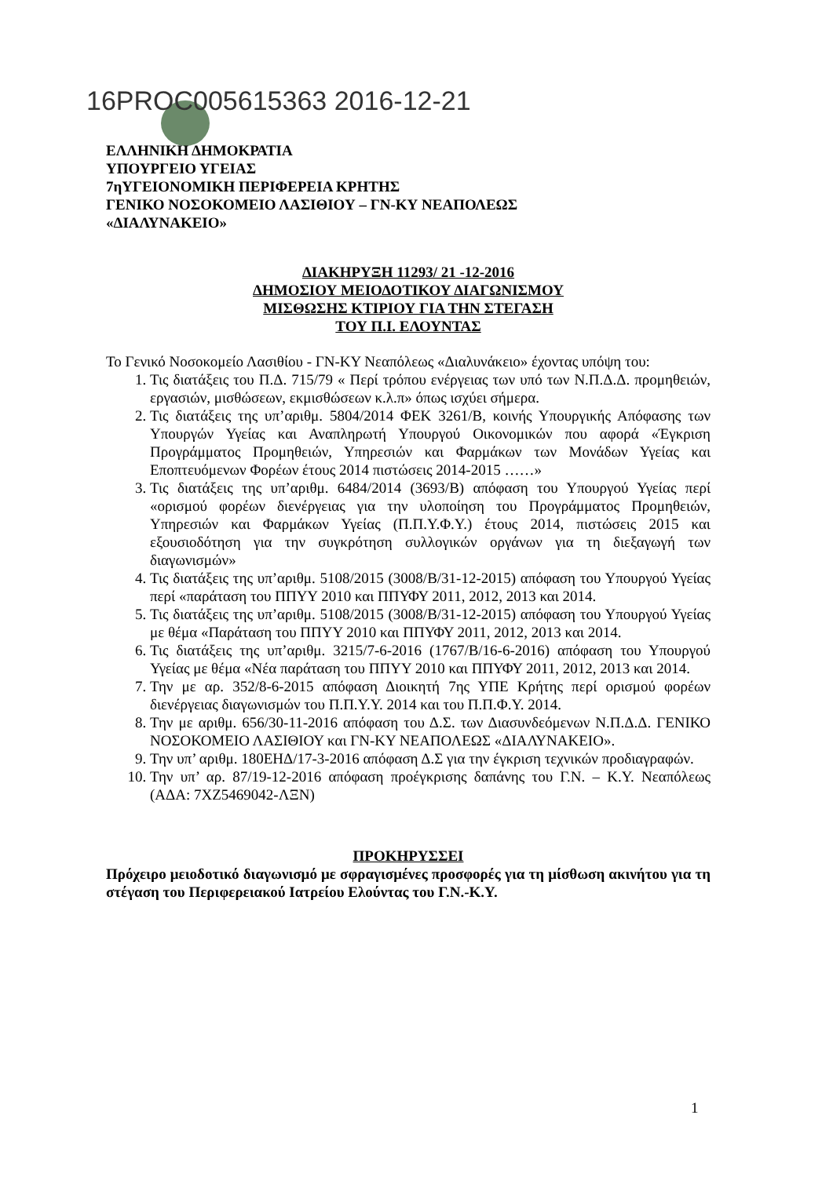16PROC005615363 2016-12-21
ΕΛΛΗΝΙΚΗ ΔΗΜΟΚΡΑΤΙΑ
ΥΠΟΥΡΓΕΙΟ ΥΓΕΙΑΣ
7ηΥΓΕΙΟΝΟΜΙΚΗ ΠΕΡΙΦΕΡΕΙΑ ΚΡΗΤΗΣ
ΓΕΝΙΚΟ ΝΟΣΟΚΟΜΕΙΟ ΛΑΣΙΘΙΟΥ – ΓΝ-ΚΥ ΝΕΑΠΟΛΕΩΣ
«ΔΙΑΛΥΝΑΚΕΙΟ»
ΔΙΑΚΗΡΥΞΗ 11293/ 21 -12-2016
ΔΗΜΟΣΙΟΥ ΜΕΙΟΔΟΤΙΚΟΥ ΔΙΑΓΩΝΙΣΜΟΥ
ΜΙΣΘΩΣΗΣ ΚΤΙΡΙΟΥ ΓΙΑ ΤΗΝ ΣΤΕΓΑΣΗ
ΤΟΥ Π.Ι. ΕΛΟΥΝΤΑΣ
Το Γενικό Νοσοκομείο Λασιθίου - ΓΝ-ΚΥ Νεαπόλεως «Διαλυνάκειο» έχοντας υπόψη του:
1. Τις διατάξεις του Π.Δ. 715/79 « Περί τρόπου ενέργειας των υπό των Ν.Π.Δ.Δ. προμηθειών, εργασιών, μισθώσεων, εκμισθώσεων κ.λ.π» όπως ισχύει σήμερα.
2. Τις διατάξεις της υπ’αριθμ. 5804/2014 ΦΕΚ 3261/Β, κοινής Υπουργικής Απόφασης των Υπουργών Υγείας και Αναπληρωτή Υπουργού Οικονομικών που αφορά «Έγκριση Προγράμματος Προμηθειών, Υπηρεσιών και Φαρμάκων των Μονάδων Υγείας και Εποπτευόμενων Φορέων έτους 2014 πιστώσεις 2014-2015 ……»
3. Τις διατάξεις της υπ’αριθμ. 6484/2014 (3693/Β) απόφαση του Υπουργού Υγείας περί «ορισμού φορέων διενέργειας για την υλοποίηση του Προγράμματος Προμηθειών, Υπηρεσιών και Φαρμάκων Υγείας (Π.Π.Υ.Φ.Υ.) έτους 2014, πιστώσεις 2015 και εξουσιοδότηση για την συγκρότηση συλλογικών οργάνων για τη διεξαγωγή των διαγωνισμών»
4. Τις διατάξεις της υπ’αριθμ. 5108/2015 (3008/Β/31-12-2015) απόφαση του Υπουργού Υγείας περί «παράταση του ΠΠΥΥ 2010 και ΠΠΥΦΥ 2011, 2012, 2013 και 2014.
5. Τις διατάξεις της υπ’αριθμ. 5108/2015 (3008/Β/31-12-2015) απόφαση του Υπουργού Υγείας με θέμα «Παράταση του ΠΠΥΥ 2010 και ΠΠΥΦΥ 2011, 2012, 2013 και 2014.
6. Τις διατάξεις της υπ’αριθμ. 3215/7-6-2016 (1767/Β/16-6-2016) απόφαση του Υπουργού Υγείας με θέμα «Νέα παράταση του ΠΠΥΥ 2010 και ΠΠΥΦΥ 2011, 2012, 2013 και 2014.
7. Την με αρ. 352/8-6-2015 απόφαση Διοικητή 7ης ΥΠΕ Κρήτης περί ορισμού φορέων διενέργειας διαγωνισμών του Π.Π.Υ.Υ. 2014 και του Π.Π.Φ.Υ. 2014.
8. Την με αριθμ. 656/30-11-2016 απόφαση του Δ.Σ. των Διασυνδεόμενων Ν.Π.Δ.Δ. ΓΕΝΙΚΟ ΝΟΣΟΚΟΜΕΙΟ ΛΑΣΙΘΙΟΥ και ΓΝ-ΚΥ ΝΕΑΠΟΛΕΩΣ «ΔΙΑΛΥΝΑΚΕΙΟ».
9. Την υπ’ αριθμ. 180ΕΗΔ/17-3-2016 απόφαση Δ.Σ για την έγκριση τεχνικών προδιαγραφών.
10. Την υπ’ αρ. 87/19-12-2016 απόφαση προέγκρισης δαπάνης του Γ.Ν. – Κ.Υ. Νεαπόλεως (ΑΔΑ: 7ΧΖ5469042-ΛΞΝ)
ΠΡΟΚΗΡΥΣΣΕΙ
Πρόχειρο μειοδοτικό διαγωνισμό με σφραγισμένες προσφορές για τη μίσθωση ακινήτου για τη στέγαση του Περιφερειακού Ιατρείου Ελούντας του Γ.Ν.-Κ.Υ.
1